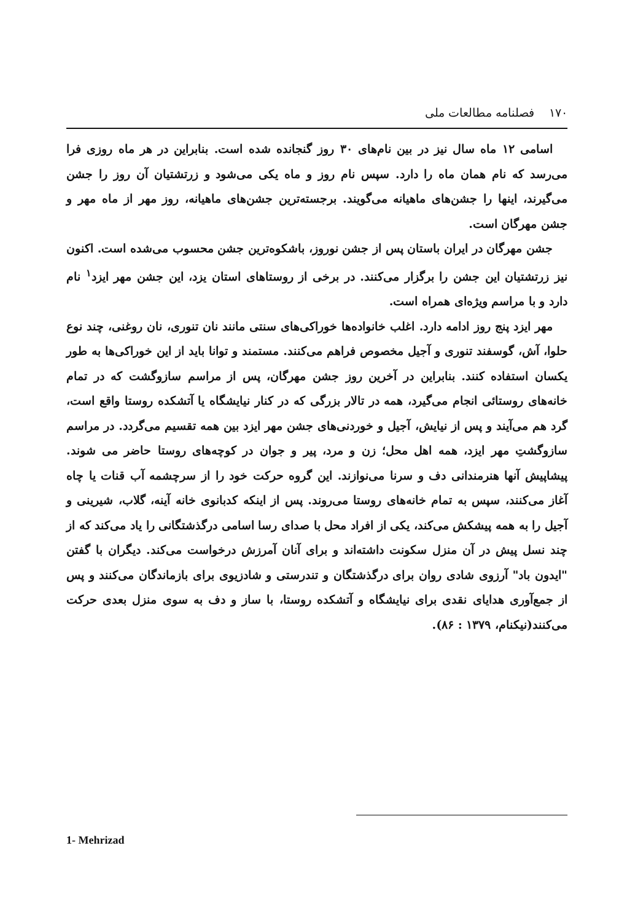۱۷۰ فصلنامه مطالعات ملی
اسامی ۱۲ ماه سال نیز در بین نام‌های ۳۰ روز گنجانده شده است. بنابراین در هر ماه روزی فرا می‌رسد که نام همان ماه را دارد. سپس نام روز و ماه یکی می‌شود و زرتشتیان آن روز را جشن می‌گیرند، اینها را جشن‌های ماهیانه می‌گویند. برجسته‌ترین جشن‌های ماهیانه، روز مهر از ماه مهر و جشن مهرگان است.
جشن مهرگان در ایران باستان پس از جشن نوروز، باشکوه‌ترین جشن محسوب می‌شده است. اکنون نیز زرتشتیان این جشن را برگزار می‌کنند. در برخی از روستاهای استان یزد، این جشن مهر ایزد<sup>۱</sup> نام دارد و با مراسم ویژه‌ای همراه است.
مهر ایزد پنج روز ادامه دارد. اغلب خانواده‌ها خوراکی‌های سنتی مانند نان تنوری، نان روغنی، چند نوع حلوا، آش، گوسفند تنوری و آجیل مخصوص فراهم می‌کنند. مستمند و توانا باید از این خوراکی‌ها به طور یکسان استفاده کنند. بنابراین در آخرین روز جشن مهرگان، پس از مراسم سازوگشت که در تمام خانه‌های روستائی انجام می‌گیرد، همه در تالار بزرگی که در کنار نیایشگاه یا آتشکده روستا واقع است، گرد هم می‌آیند و پس از نیایش، آجیل و خوردنی‌های جشن مهر ایزد بین همه تقسیم می‌گردد. در مراسم سازوگشتِ مهر ایزد، همه اهل محل؛ زن و مرد، پیر و جوان در کوچه‌های روستا حاضر می شوند. پیشاپیش آنها هنرمندانی دف و سرنا می‌نوازند. این گروه حرکت خود را از سرچشمه آب قنات یا چاه آغاز می‌کنند، سپس به تمام خانه‌های روستا می‌روند. پس از اینکه کدبانوی خانه آینه، گلاب، شیرینی و آجیل را به همه پیشکش می‌کند، یکی از افراد محل با صدای رسا اسامی درگذشتگانی را یاد می‌کند که از چند نسل پیش در آن منزل سکونت داشته‌اند و برای آنان آمرزش درخواست می‌کند. دیگران با گفتن "ایدون باد" آرزوی شادی روان برای درگذشتگان و تندرستی و شادزیوی برای بازماندگان می‌کنند و پس از جمع‌آوری هدایای نقدی برای نیایشگاه و آتشکده روستا، با ساز و دف به سوی منزل بعدی حرکت می‌کنند(نیکنام، ۱۳۷۹ : ۸۶).
1- Mehrizad